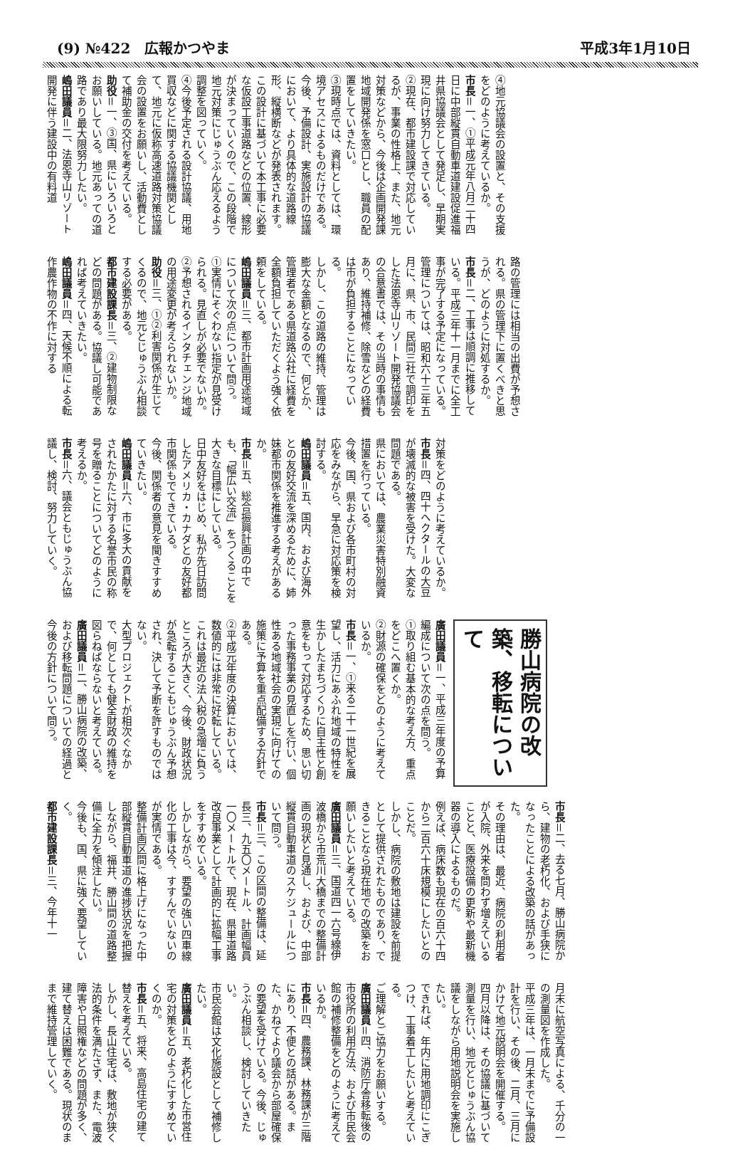(9) №422　広報かつやま 平成3年1月10日
④地元協議会の設置と、その支援をどのように考えているか。
市長＝一、①平成元年八月二十四日に中部縦貫自動車道建設促進福井県協議会として発足し、早期実現に向け努力してきている。
②現在、都市建設課で対応しているが、事業の性格上、また、地元対策などから、今後は企画開発課地域開発係を窓口とし、職員の配置をしていきたい。
③現時点では、資料としては、環境アセスによるものだけである。
今後、予備設計、実施設計の協議において、より具体的な道路線形、縦横断などが発表されます。この設計に基づいて本工事に必要な仮設工事道路などの位置、線形が決まっていくので、この段階で地元対策にじゅうぶん応えるよう調整を図っていく。
④今後予定される設計協議、用地買収などに関する協議機関として、地元に仮称高速道路対策協議会の設置をお願いし、活動費として補助金の交付を考えている。
助役＝一、③国、県にいろいろとお願いしている。地元あっての道路であり最大限努力したい。
嶋田議員＝二、法恩寺山リゾート開発に伴う建設中の有料道
路の管理には相当の出費が予想される。県の管理下に置くべきと思うが、どのように対処するか。
市長＝二、工事は順調に推移している。平成三年十一月までに全工事が完了する予定になっている。
管理については、昭和六十三年五月に、県、市、民間三社で調印をした法恩寺山リゾート開発協議会の合意書では、その当時の事情もあり、維持補修、除雪などの経費は市が負担することになっている。
しかし、この道路の維持、管理は膨大な金額となるので、何とか、管理者である県道路公社に経費を全額負担していただくよう強く依頼をしている。
嶋田議員＝三、都市計画用途地域について次の点について問う。
①実情にそぐわない指定が見受けられる。見直しが必要でないか。
②予想されるインタチェンジ地域の用途変更が考えられないか。
助役＝三、①②利害関係が生じてくるので、地元とじゅうぶん相談する必要がある。
都市建設課長＝三、②建物制限などの問題がある。協議し可能であれば考えていきたい。
嶋田議員＝四、天候不順による転作農作物の不作に対する
対策をどのように考えているか。
市長＝四、四十ヘクタールの大豆が壊滅的な被害を受けた。大変な問題である。
県においては、農業災害特別融資措置を行っている。
今後、国、県および各市町村の対応をみながら、早急に対応策を検討する。
嶋田議員＝五、国内、および海外との友好交流を深めるために、姉妹都市関係を推進する考えがあるか。
市長＝五、総合振興計画の中でも、「幅広い交流」をつくることを大きな目標にしている。
日中友好をはじめ、私が先日訪問したアメリカ・カナダとの友好都市関係もでてきている。
今後、関係者の意見を聞きすすめていきたい。
嶋田議員＝六、市に多大の貢献をされたかたに対する名誉市民の称号を贈ることについてどのように考えるか。
市長＝六、議会ともじゅうぶん協議し、検討、努力していく。
勝山病院の改築、移転について
廣田議員＝一、平成三年度の予算編成について次の点を問う。
①取り組む基本的な考え方、重点をどこへ置くか。
②財源の確保をどのように考えているか。
市長＝一、①来る二十一世紀を展望し、活力にあふれ地域の特性を生かしたまちづくりに自主性と創意をもって対応するため、思い切った事務事業の見直しを行い、個性ある地域社会の実現に向けての施策に予算を重点配備する方針である。
②平成元年度の決算においては、数値的には非常に好転している。
これは最近の法人税の急増に負うところが大きく、今後、財政状況が急転することもじゅうぶん予想され、決して予断を許すものではない。
大型プロジェクトが相次ぐなかで、何としても健全財政の維持を図らねばならないと考えている。
廣田議員＝二、勝山病院の改築、および移転問題についての経過と今後の方針について問う。
市長＝二、去る七月、勝山病院から、建物の老朽化、および手狭になったことによる改築の話があった。
その理由は、最近、病院の利用者が入院、外来を問わず増えていることと、医療設備の更新や最新機器の導入によるものだ。
例えば、病床数も現在の百六十四から二百六十床規模にしたいとのことだ。
しかし、病院の敷地は建設を前提として提供されたものであり、できることなら現在地での改築をお願いしたいと考えている。
廣田議員＝三、国道四一六号線伊波橋から市荒川大橋までの整備計画の現状と見通し、および、中部縦貫自動車道のスケジュールについて問う。
市長＝三、この区間の整備は、延長三、九五〇メートル、計画幅員一〇メートルで、現在、県単道路改良事業として計画的に拡幅工事をすすめている。
しかしながら、要望の強い四車線化の工事は今、すすんでいないのが実情である。
整備計画区間に格上げになった中部縦貫自動車道の進捗状況を把握しながら、福井、勝山間の道路整備に全力を傾注したい。
今後も、国、県に強く要望していく。
都市建設課長＝三、今年十一
月末に航空写真による、千分の一の測量図を作成した。
平成三年は、一月末までに予備設計を行い、その後、二月、三月にかけて地元説明会を開催する。
四月以降は、その協議に基づいて測量を行い、地元とじゅうぶん協議をしながら用地説明会を実施したい。
できれば、年内に用地調印にこぎつけ、工事着工したいと考えている。
ご理解とご協力をお願いする。
廣田議員＝四、消防庁舎移転後の市役所の利用方法、および市民会館の補修整備をどのように考えているか。
市長＝四、農務課、林務課が三階にあり、不便との話がある。また、かねてより議会から部屋確保の要望を受けている。今後、じゅうぶん相談し、検討していきたい。
市民会館は文化施設として補修したい。
廣田議員＝五、老朽化した市営住宅の対策をどのようにすすめていくのか。
市長＝五、将来、高島住宅の建て替えを考えている。
しかし、長山住宅は、敷地が狭く法的条件を満たさず、また、電波障害や日照権などの問題が多く、建て替えは困難である。現状のままで維持管理していく。